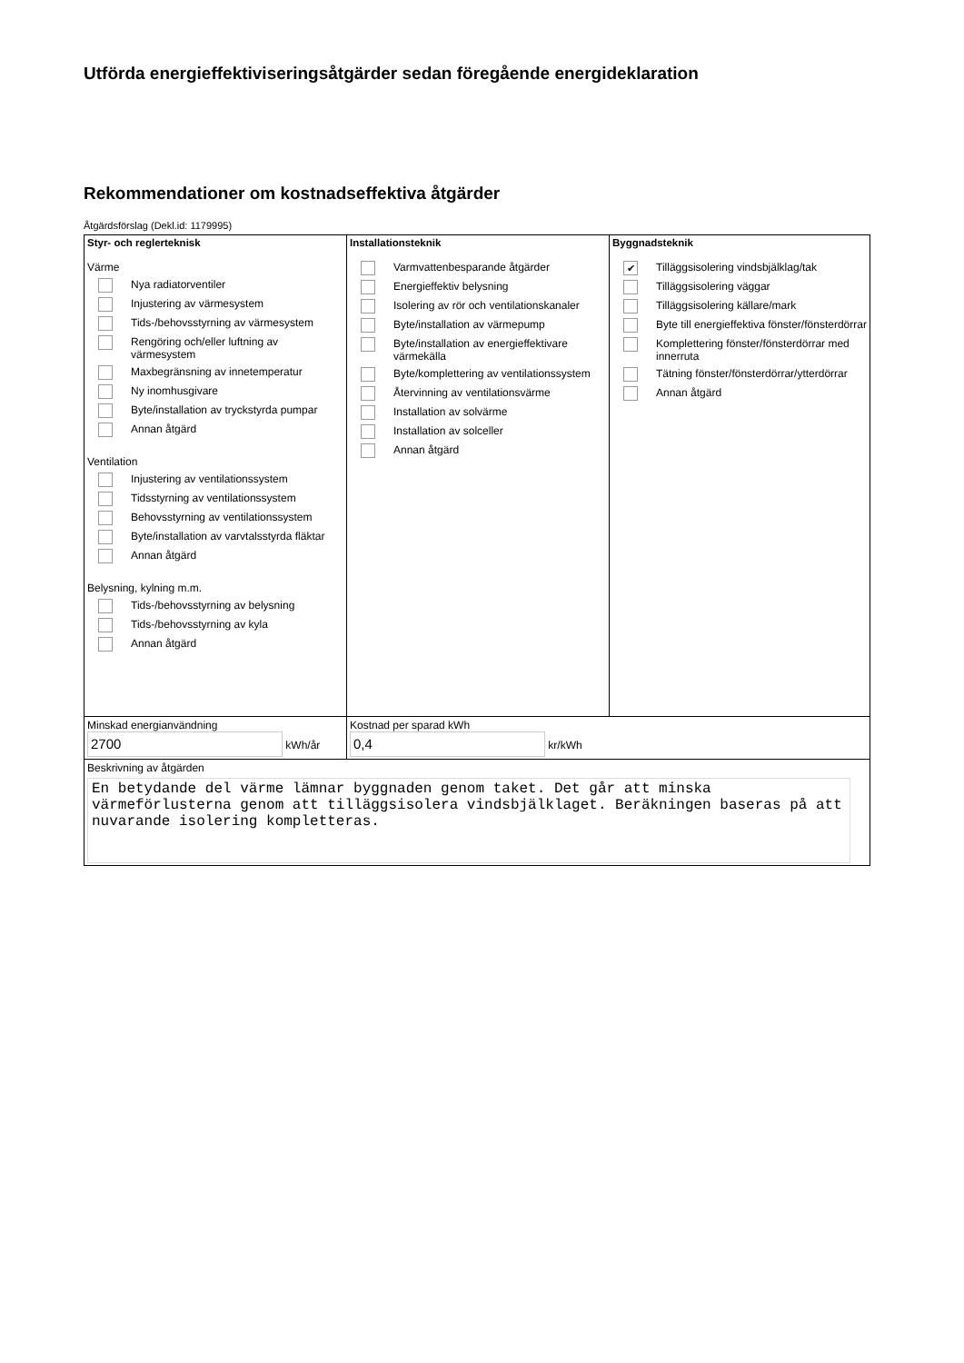Utförda energieffektiviseringsåtgärder sedan föregående energideklaration
Rekommendationer om kostnadseffektiva åtgärder
Åtgärdsförslag (Dekl.id: 1179995)
| Styr- och reglerteknisk Värme Nya radiatorventiler Injustering av värmesystem Tids-/behovsstyrning av värmesystem Rengöring och/eller luftning av värmesystem Maxbegränsning av innetemperatur Ny inomhusgivare Byte/installation av tryckstyrda pumpar Annan åtgärd Ventilation Injustering av ventilationssystem Tidsstyrning av ventilationssystem Behovsstyrning av ventilationssystem Byte/installation av varvtalsstyrda fläktar Annan åtgärd Belysning, kylning m.m. Tids-/behovsstyrning av belysning Tids-/behovsstyrning av kyla Annan åtgärd | Installationsteknik Varmvattenbesparande åtgärder Energieffektiv belysning Isolering av rör och ventilationskanaler Byte/installation av värmepump Byte/installation av energieffektivare värmekälla Byte/komplettering av ventilationssystem Återvinning av ventilationsvärme Installation av solvärme Installation av solceller Annan åtgärd | Byggnadsteknik ✔ Tilläggsisolering vindsbjälklag/tak Tilläggsisolering väggar Tilläggsisolering källare/mark Byte till energieffektiva fönster/fönsterdörrar Komplettering fönster/fönsterdörrar med innerruta Tätning fönster/fönsterdörrar/ytterdörrar Annan åtgärd |
| Minskad energianvändning 2700 kWh/år | Kostnad per sparad kWh 0,4 kr/kWh | |
| Beskrivning av åtgärden En betydande del värme lämnar byggnaden genom taket. Det går att minska värmeförlusterna genom att tilläggsisolera vindsbjälklaget. Beräkningen baseras på att nuvarande isolering kompletteras. | | |